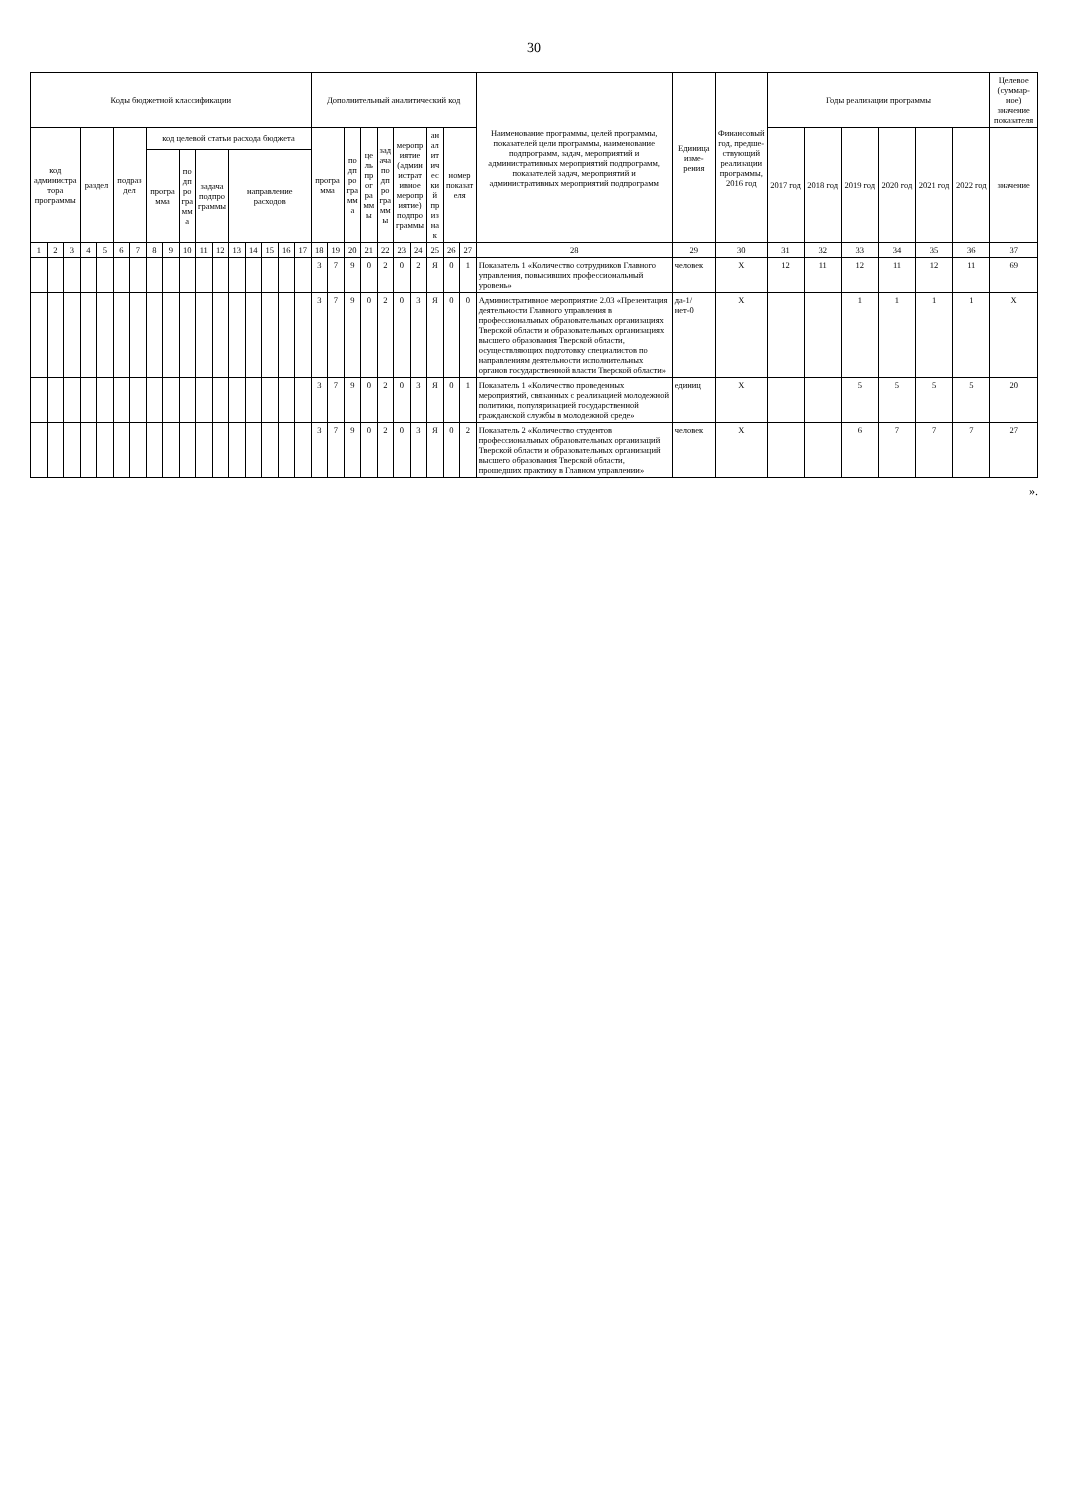30
| Коды бюджетной классификации | | | | | | | | | | | | | | | | | Дополнительный аналитический код | | | | | | | | | | Наименование программы, целей программы, показателей цели программы, наименование подпрограмм, задач, мероприятий и административных мероприятий подпрограмм, показателей задач, мероприятий и административных мероприятий подпрограмм | Единица изме-рения | Финансовый год, предше-ствующий реализации программы, 2016 год | Годы реализации программы | | | | | | Целевое (суммар-ное) значение показателя |
| --- | --- | --- | --- | --- | --- | --- | --- | --- | --- | --- | --- | --- | --- | --- | --- | --- | --- | --- | --- | --- | --- | --- | --- | --- | --- | --- | --- | --- | --- | --- | --- | --- | --- | --- | --- | --- |
| код администратора программы | | | раздел | | подраздел | | код целевой статьи расхода бюджета | | | | | | | | | | программа | | подпрограмма | цель программы | задача подпрограммы | мероприятие (административное мероприятие) подпрограммы | | аналитический признак | номер показателя | | | | | 2017 год | 2018 год | 2019 год | 2020 год | 2021 год | 2022 год | значение |
| | | | | | | | программа | | подпрограмма | задача подпрограммы | | направление расходов | | | | | | | | | | | | | | | | | | | | | | | | |
| 1 | 2 | 3 | 4 | 5 | 6 | 7 | 8 | 9 | 10 | 11 | 12 | 13 | 14 | 15 | 16 | 17 | 18 | 19 | 20 | 21 | 22 | 23 | 24 | 25 | 26 | 27 | 28 | 29 | 30 | 31 | 32 | 33 | 34 | 35 | 36 | 37 |
| | | | | | | | | | | | | | | | | | 3 | 7 | 9 | 0 | 2 | 0 | 2 | Я | 0 | 1 | Показатель 1 «Количество сотрудников Главного управления, повысивших профессиональный уровень» | человек | X | 12 | 11 | 12 | 11 | 12 | 11 | 69 |
| | | | | | | | | | | | | | | | | | 3 | 7 | 9 | 0 | 2 | 0 | 3 | Я | 0 | 0 | Административное мероприятие 2.03 «Презентация деятельности Главного управления в профессиональных образовательных организациях Тверской области и образовательных организациях высшего образования Тверской области, осуществляющих подготовку специалистов по направлениям деятельности исполнительных органов государственной власти Тверской области» | да-1/ нет-0 | X | | | 1 | 1 | 1 | 1 | X |
| | | | | | | | | | | | | | | | | | 3 | 7 | 9 | 0 | 2 | 0 | 3 | Я | 0 | 1 | Показатель 1 «Количество проведенных мероприятий, связанных с реализацией молодежной политики, популяризацией государственной гражданской службы в молодежной среде» | единиц | X | | | 5 | 5 | 5 | 5 | 20 |
| | | | | | | | | | | | | | | | | | 3 | 7 | 9 | 0 | 2 | 0 | 3 | Я | 0 | 2 | Показатель 2 «Количество студентов профессиональных образовательных организаций Тверской области и образовательных организаций высшего образования Тверской области, прошедших практику в Главном управлении» | человек | X | | | 6 | 7 | 7 | 7 | 27 |
».